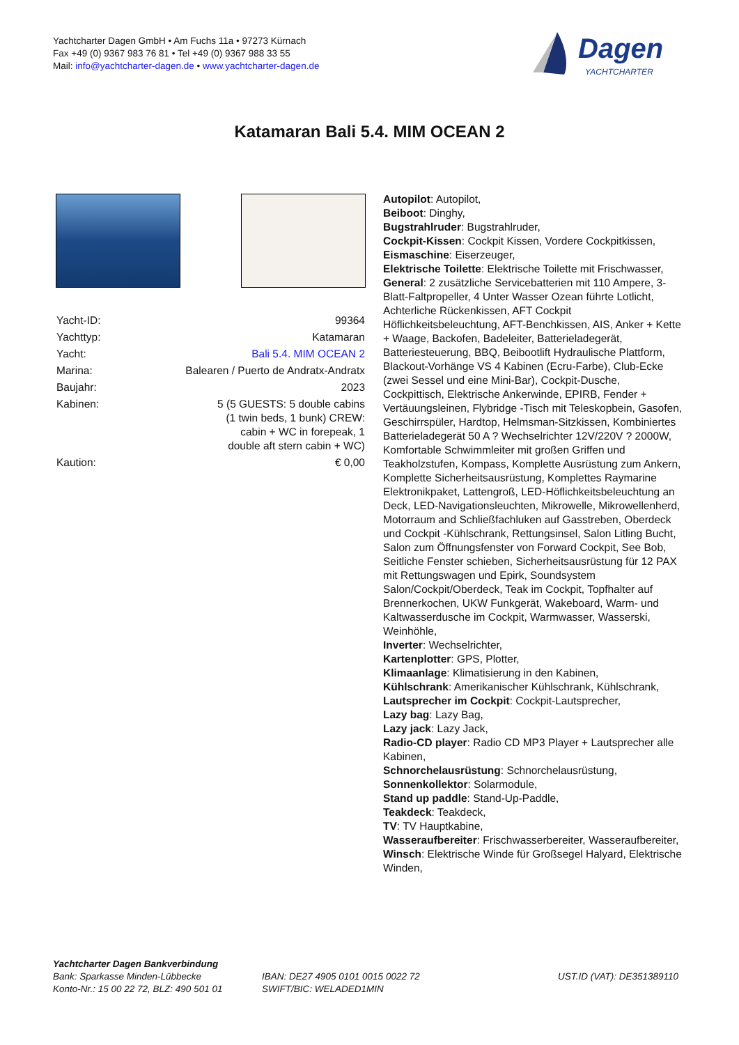Yachtcharter Dagen GmbH • Am Fuchs 11a • 97273 Kürnach
Fax +49 (0) 9367 983 76 81 • Tel +49 (0) 9367 988 33 55
Mail: info@yachtcharter-dagen.de • www.yachtcharter-dagen.de
Dagen
YACHTCHARTER
Katamaran Bali 5.4. MIM OCEAN 2
| Yacht-ID: | 99364 |
| Yachttyp: | Katamaran |
| Yacht: | Bali 5.4. MIM OCEAN 2 |
| Marina: | Balearen / Puerto de Andratx-Andratx |
| Baujahr: | 2023 |
| Kabinen: | 5 (5 GUESTS: 5 double cabins (1 twin beds, 1 bunk) CREW: cabin + WC in forepeak, 1 double aft stern cabin + WC) |
| Kaution: | € 0,00 |
Autopilot: Autopilot,
Beiboot: Dinghy,
Bugstrahlruder: Bugstrahlruder,
Cockpit-Kissen: Cockpit Kissen, Vordere Cockpitkissen,
Eismaschine: Eiserzeuger,
Elektrische Toilette: Elektrische Toilette mit Frischwasser,
General: 2 zusätzliche Servicebatterien mit 110 Ampere, 3-Blatt-Faltpropeller, 4 Unter Wasser Ozean führte Lotlicht, Achterliche Rückenkissen, AFT Cockpit Höflichkeitsbeleuchtung, AFT-Benchkissen, AIS, Anker + Kette + Waage, Backofen, Badeleiter, Batterieladegerät, Batteriesteuerung, BBQ, Beibootlift Hydraulische Plattform, Blackout-Vorhänge VS 4 Kabinen (Ecru-Farbe), Club-Ecke (zwei Sessel und eine Mini-Bar), Cockpit-Dusche, Cockpittisch, Elektrische Ankerwinde, EPIRB, Fender + Vertäuungsleinen, Flybridge -Tisch mit Teleskopbein, Gasofen, Geschirrspüler, Hardtop, Helmsman-Sitzkissen, Kombiniertes Batterieladegerät 50 A ? Wechselrichter 12V/220V ? 2000W, Komfortable Schwimmleiter mit großen Griffen und Teakholzstufen, Kompass, Komplette Ausrüstung zum Ankern, Komplette Sicherheitsausrüstung, Komplettes Raymarine Elektronikpaket, Lattengroß, LED-Höflichkeitsbeleuchtung an Deck, LED-Navigationsleuchten, Mikrowelle, Mikrowellenherd, Motorraum and Schließfachluken auf Gasstreben, Oberdeck und Cockpit -Kühlschrank, Rettungsinsel, Salon Litling Bucht, Salon zum Öffnungsfenster von Forward Cockpit, See Bob, Seitliche Fenster schieben, Sicherheitsausrüstung für 12 PAX mit Rettungswagen und Epirk, Soundsystem Salon/Cockpit/Oberdeck, Teak im Cockpit, Topfhalter auf Brennerkochen, UKW Funkgerät, Wakeboard, Warm- und Kaltwasserdusche im Cockpit, Warmwasser, Wasserski, Weinhöhle,
Inverter: Wechselrichter,
Kartenplotter: GPS, Plotter,
Klimaanlage: Klimatisierung in den Kabinen,
Kühlschrank: Amerikanischer Kühlschrank, Kühlschrank,
Lautsprecher im Cockpit: Cockpit-Lautsprecher,
Lazy bag: Lazy Bag,
Lazy jack: Lazy Jack,
Radio-CD player: Radio CD MP3 Player + Lautsprecher alle Kabinen,
Schnorchelausrüstung: Schnorchelausrüstung,
Sonnenkollektor: Solarmodule,
Stand up paddle: Stand-Up-Paddle,
Teakdeck: Teakdeck,
TV: TV Hauptkabine,
Wasseraufbereiter: Frischwasserbereiter, Wasseraufbereiter,
Winsch: Elektrische Winde für Großsegel Halyard, Elektrische Winden,
Yachtcharter Dagen Bankverbindung
Bank: Sparkasse Minden-Lübbecke
Konto-Nr.: 15 00 22 72, BLZ: 490 501 01
IBAN: DE27 4905 0101 0015 0022 72
SWIFT/BIC: WELADED1MIN
UST.ID (VAT): DE351389110